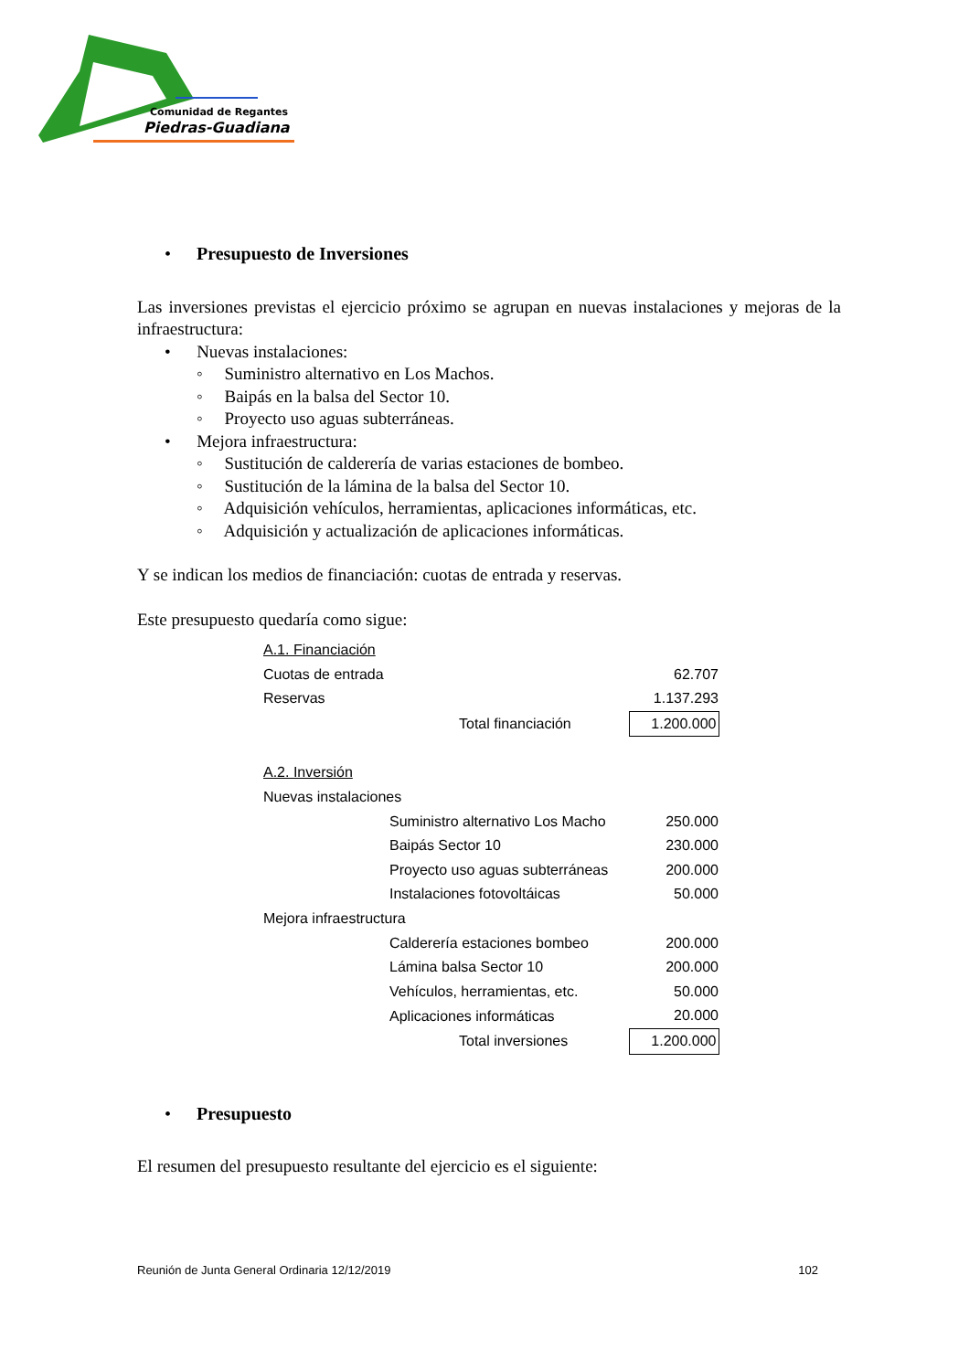Comunidad de Regantes
Piedras-Guadiana
• Presupuesto de Inversiones
Las inversiones previstas el ejercicio próximo se agrupan en nuevas instalaciones y mejoras de la infraestructura:
• Nuevas instalaciones:
◦ Suministro alternativo en Los Machos.
◦ Baipás en la balsa del Sector 10.
◦ Proyecto uso aguas subterráneas.
• Mejora infraestructura:
◦ Sustitución de calderería de varias estaciones de bombeo.
◦ Sustitución de la lámina de la balsa del Sector 10.
◦ Adquisición vehículos, herramientas, aplicaciones informáticas, etc.
◦ Adquisición y actualización de aplicaciones informáticas.
Y se indican los medios de financiación: cuotas de entrada y reservas.
Este presupuesto quedaría como sigue:
| A.1. Financiación | | | |
| Cuotas de entrada | | | 62.707 |
| Reservas | | | 1.137.293 |
| | | Total financiación | 1.200.000 |
| A.2. Inversión | | | |
| Nuevas instalaciones | | | |
| | Suministro alternativo Los Macho | | 250.000 |
| | Baipás Sector 10 | | 230.000 |
| | Proyecto uso aguas subterráneas | | 200.000 |
| | Instalaciones fotovoltáicas | | 50.000 |
| Mejora infraestructura | | | |
| | Calderería estaciones bombeo | | 200.000 |
| | Lámina balsa Sector 10 | | 200.000 |
| | Vehículos, herramientas, etc. | | 50.000 |
| | Aplicaciones informáticas | | 20.000 |
| | | Total inversiones | 1.200.000 |
• Presupuesto
El resumen del presupuesto resultante del ejercicio es el siguiente:
Reunión de Junta General Ordinaria 12/12/2019 102